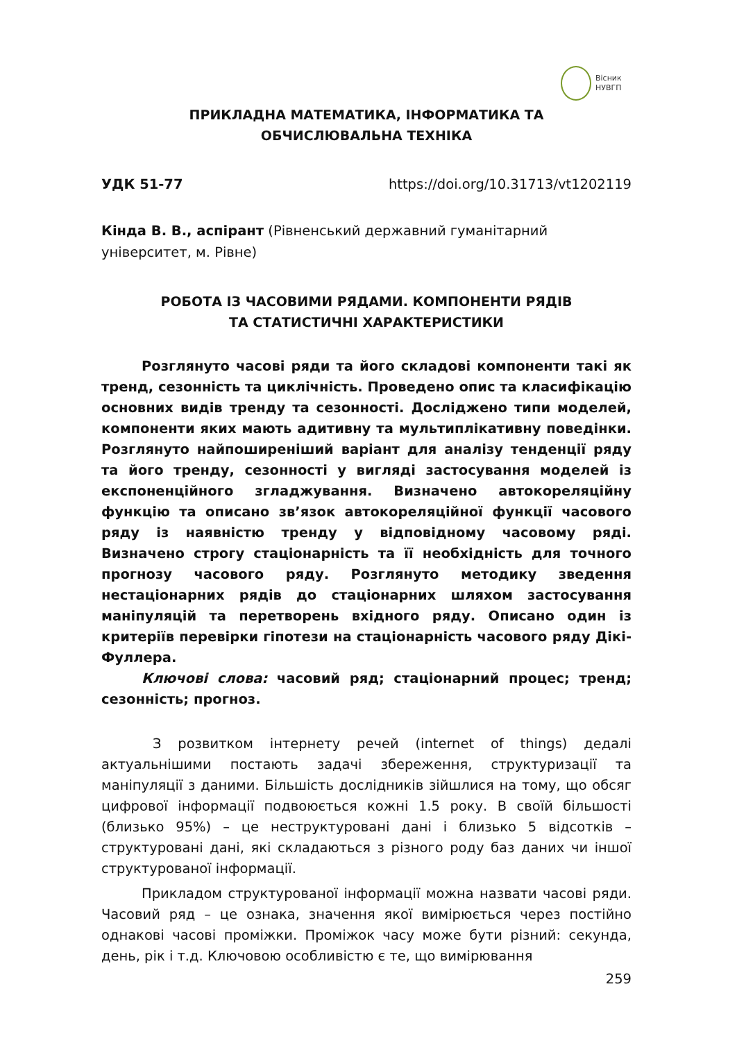Вісник
НУВГП
ПРИКЛАДНА МАТЕМАТИКА, ІНФОРМАТИКА ТА
ОБЧИСЛЮВАЛЬНА ТЕХНІКА
УДК 51-77 https://doi.org/10.31713/vt1202119
Кінда В. В., аспірант (Рівненський державний гуманітарний університет, м. Рівне)
РОБОТА ІЗ ЧАСОВИМИ РЯДАМИ. КОМПОНЕНТИ РЯДІВ
ТА СТАТИСТИЧНІ ХАРАКТЕРИСТИКИ
Розглянуто часові ряди та його складові компоненти такі як тренд, сезонність та циклічність. Проведено опис та класифікацію основних видів тренду та сезонності. Досліджено типи моделей, компоненти яких мають адитивну та мультиплікативну поведінки. Розглянуто найпоширеніший варіант для аналізу тенденції ряду та його тренду, сезонності у вигляді застосування моделей із експоненційного згладжування. Визначено автокореляційну функцію та описано зв’язок автокореляційної функції часового ряду із наявністю тренду у відповідному часовому ряді. Визначено строгу стаціонарність та її необхідність для точного прогнозу часового ряду. Розглянуто методику зведення нестаціонарних рядів до стаціонарних шляхом застосування маніпуляцій та перетворень вхідного ряду. Описано один із критеріїв перевірки гіпотези на стаціонарність часового ряду Дікі-Фуллера.
Ключові слова: часовий ряд; стаціонарний процес; тренд; сезонність; прогноз.
З розвитком інтернету речей (internet of things) дедалі актуальнішими постають задачі збереження, структуризації та маніпуляції з даними. Більшість дослідників зійшлися на тому, що обсяг цифрової інформації подвоюється кожні 1.5 року. В своїй більшості (близько 95%) – це неструктуровані дані і близько 5 відсотків – структуровані дані, які складаються з різного роду баз даних чи іншої структурованої інформації.
Прикладом структурованої інформації можна назвати часові ряди. Часовий ряд – це ознака, значення якої вимірюється через постійно однакові часові проміжки. Проміжок часу може бути різний: секунда, день, рік і т.д. Ключовою особливістю є те, що вимірювання
259